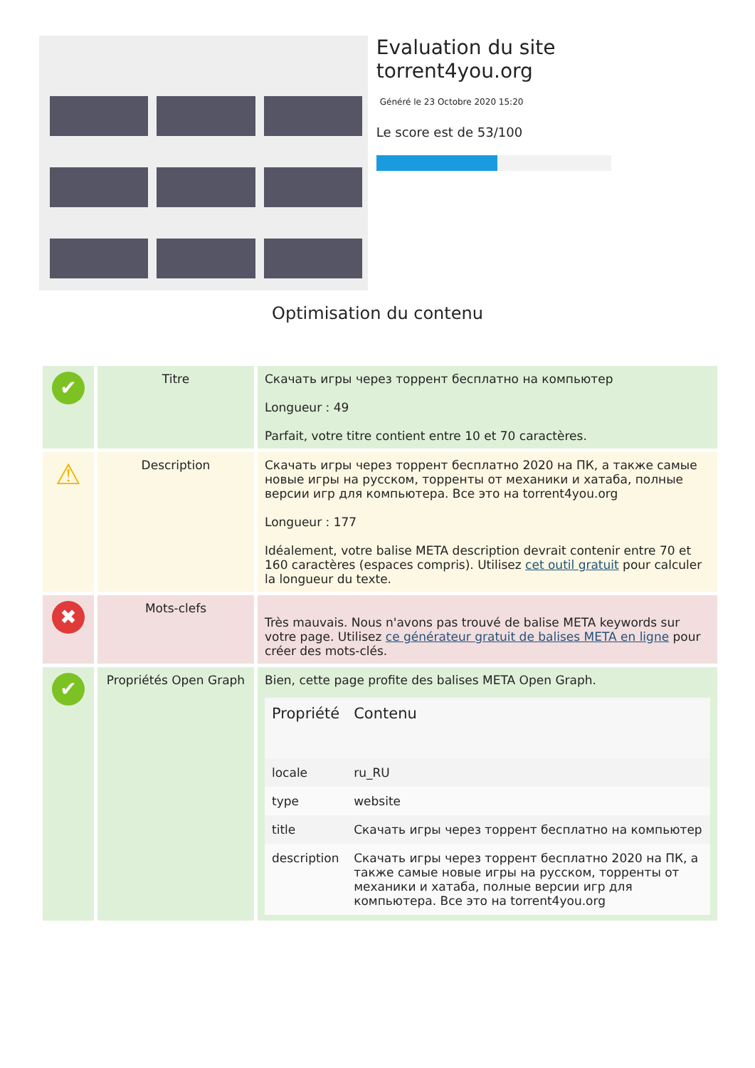Evaluation du site torrent4you.org
Généré le 23 Octobre 2020 15:20
Le score est de 53/100
Optimisation du contenu
| ✔ | Titre | Скачать игры через торрент бесплатно на компьютер Longueur : 49 Parfait, votre titre contient entre 10 et 70 caractères. |
| ⚠ | Description | Скачать игры через торрент бесплатно 2020 на ПК, а также самые новые игры на русском, торренты от механики и хатаба, полные версии игр для компьютера. Все это на torrent4you.org Longueur : 177 Idéalement, votre balise META description devrait contenir entre 70 et 160 caractères (espaces compris). Utilisez cet outil gratuit pour calculer la longueur du texte. |
| ✖ | Mots-clefs | Très mauvais. Nous n'avons pas trouvé de balise META keywords sur votre page. Utilisez ce générateur gratuit de balises META en ligne pour créer des mots-clés. |
| ✔ | Propriétés Open Graph | Bien, cette page profite des balises META Open Graph. / Propriété / Contenu / / --- / --- / / locale / ru_RU / / type / website / / title / Скачать игры через торрент бесплатно на компьютер / / description / Скачать игры через торрент бесплатно 2020 на ПК, а также самые новые игры на русском, торренты от механики и хатаба, полные версии игр для компьютера. Все это на torrent4you.org / |